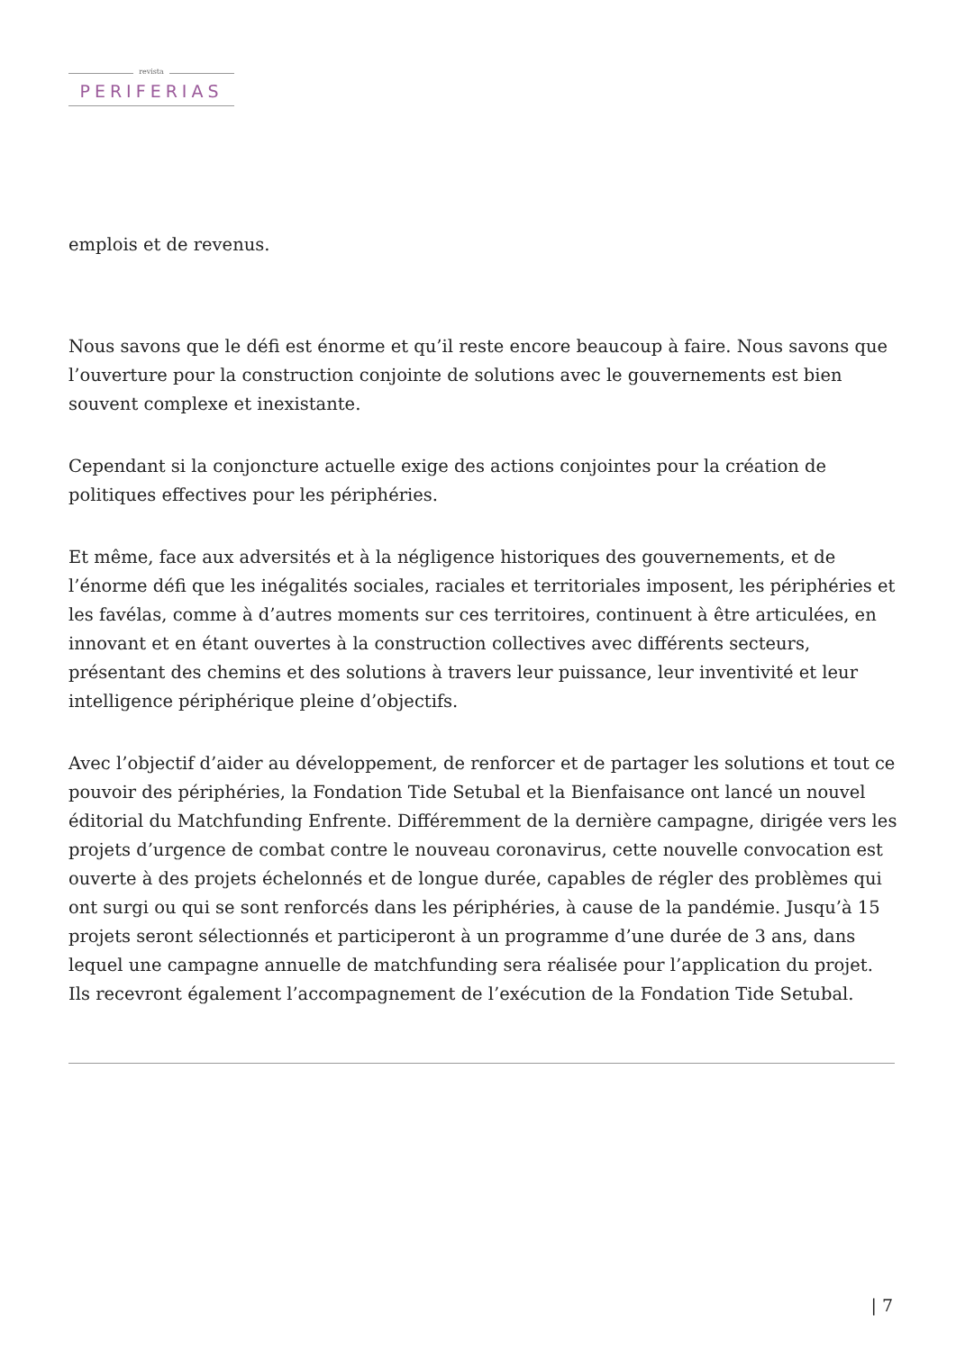revista
PERIFERIAS
emplois et de revenus.
Nous savons que le défi est énorme et qu’il reste encore beaucoup à faire. Nous savons que l’ouverture pour la construction conjointe de solutions avec le gouvernements est bien souvent complexe et inexistante.
Cependant si la conjoncture actuelle exige des actions conjointes pour la création de politiques effectives pour les périphéries.
Et même, face aux adversités et à la négligence historiques des gouvernements, et de l’énorme défi que les inégalités sociales, raciales et territoriales imposent, les périphéries et les favélas, comme à d’autres moments sur ces territoires, continuent à être articulées, en innovant et en étant ouvertes à la construction collectives avec différents secteurs, présentant des chemins et des solutions à travers leur puissance, leur inventivité et leur intelligence périphérique pleine d’objectifs.
Avec l’objectif d’aider au développement, de renforcer et de partager les solutions et tout ce pouvoir des périphéries, la Fondation Tide Setubal et la Bienfaisance ont lancé un nouvel éditorial du Matchfunding Enfrente. Différemment de la dernière campagne, dirigée vers les projets d’urgence de combat contre le nouveau coronavirus, cette nouvelle convocation est ouverte à des projets échelonnés et de longue durée, capables de régler des problèmes qui ont surgi ou qui se sont renforcés dans les périphéries, à cause de la pandémie. Jusqu’à 15 projets seront sélectionnés et participeront à un programme d’une durée de 3 ans, dans lequel une campagne annuelle de matchfunding sera réalisée pour l’application du projet. Ils recevront également l’accompagnement de l’exécution de la Fondation Tide Setubal.
| 7